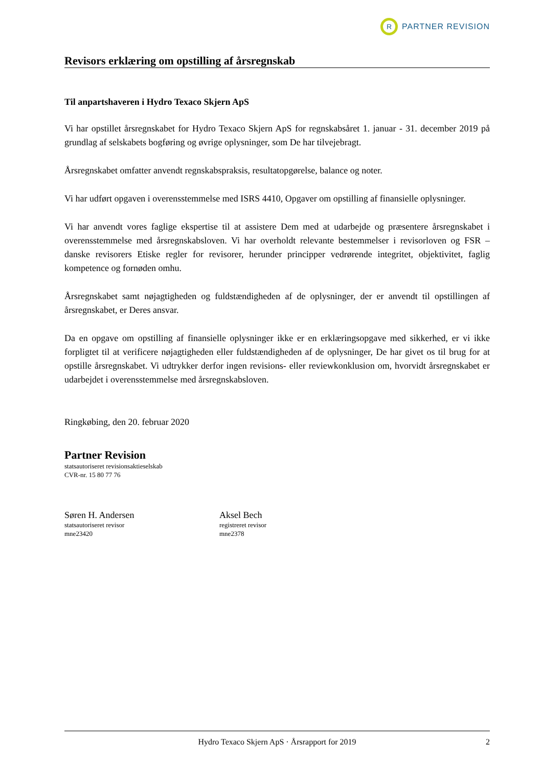R
PARTNER REVISION
Revisors erklæring om opstilling af årsregnskab
Til anpartshaveren i Hydro Texaco Skjern ApS
Vi har opstillet årsregnskabet for Hydro Texaco Skjern ApS for regnskabsåret 1. januar - 31. december 2019 på grundlag af selskabets bogføring og øvrige oplysninger, som De har tilvejebragt.
Årsregnskabet omfatter anvendt regnskabspraksis, resultatopgørelse, balance og noter.
Vi har udført opgaven i overensstemmelse med ISRS 4410, Opgaver om opstilling af finansielle oplys­ninger.
Vi har anvendt vores faglige ekspertise til at assistere Dem med at udarbejde og præsentere årsregnskabet i overensstemmelse med årsregnskabsloven. Vi har overholdt relevante bestemmelser i revisorloven og FSR – danske revisorers Etiske regler for revisorer, herunder principper vedrørende integritet, objektivi­tet, faglig kompetence og fornøden omhu.
Årsregnskabet samt nøjagtigheden og fuldstændigheden af de oplysninger, der er anvendt til opstillingen af årsregnskabet, er Deres ansvar.
Da en opgave om opstilling af finansielle oplysninger ikke er en erklæringsopgave med sikkerhed, er vi ikke forpligtet til at verificere nøjagtigheden eller fuldstændigheden af de oplysninger, De har givet os til brug for at opstille årsregnskabet. Vi udtrykker derfor ingen revisions- eller reviewkonklusion om, hvor­vidt årsregnskabet er udarbejdet i overensstemmelse med årsregnskabsloven.
Ringkøbing, den 20. februar 2020
Partner Revision
statsautoriseret revisionsaktieselskab
CVR-nr. 15 80 77 76
Søren H. Andersen
statsautoriseret revisor
mne23420
Aksel Bech
registreret revisor
mne2378
Hydro Texaco Skjern ApS · Årsrapport for 2019 2